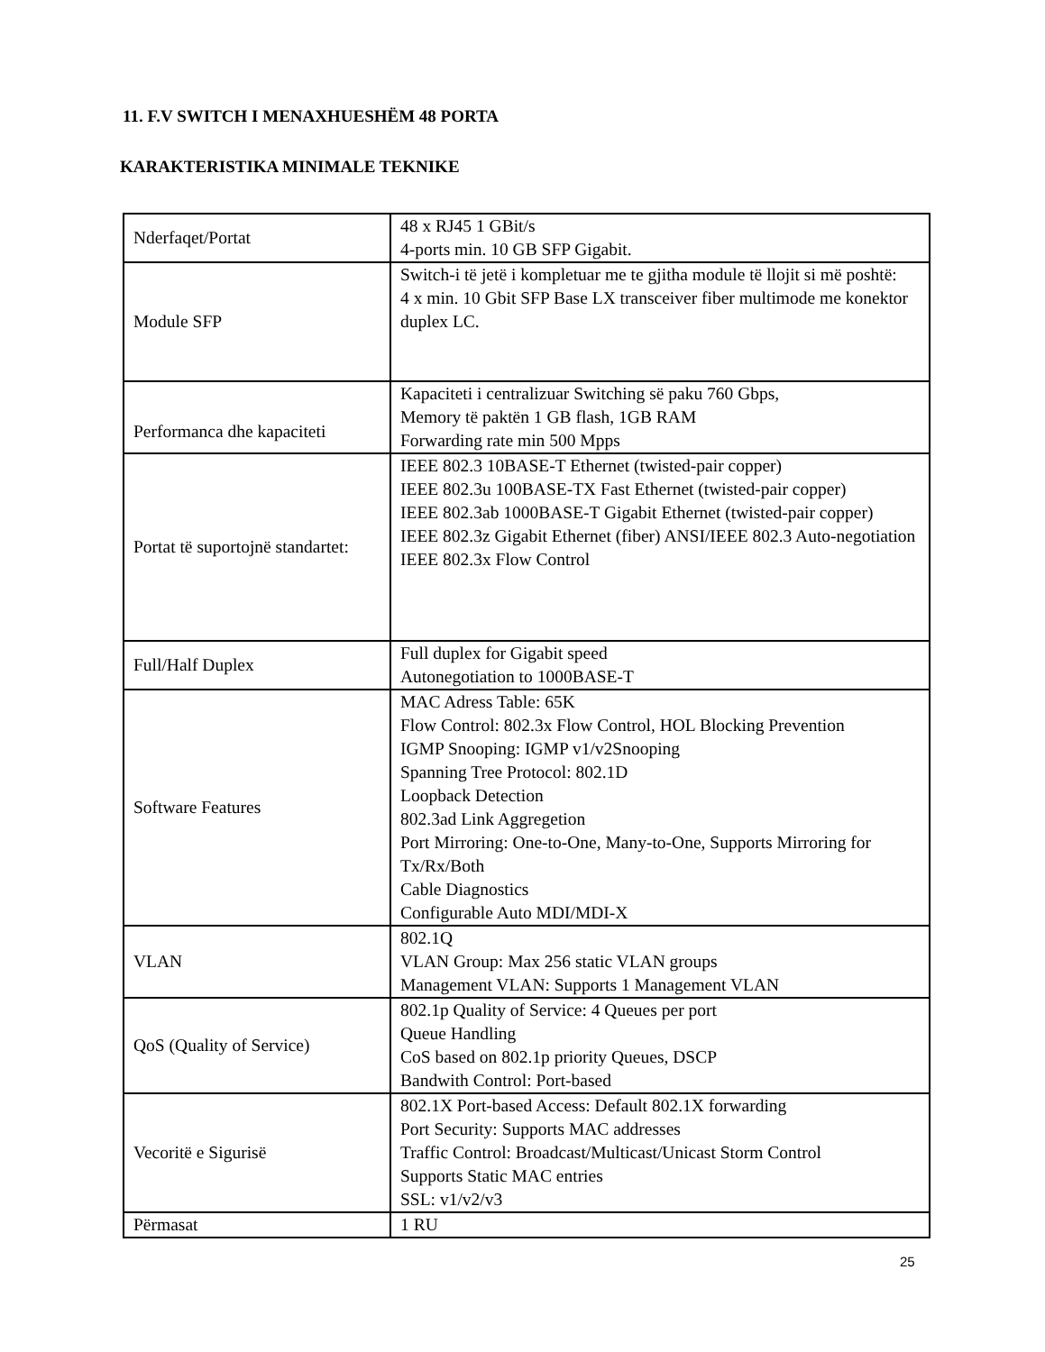11. F.V SWITCH I MENAXHUESHËM 48 PORTA
KARAKTERISTIKA MINIMALE TEKNIKE
| Nderfaqet/Portat | 48 x RJ45 1 GBit/s 4-ports min. 10 GB SFP Gigabit. |
| Module SFP | Switch-i të jetë i kompletuar me te gjitha module të llojit si më poshtë: 4 x min. 10 Gbit SFP Base LX transceiver fiber multimode me konektor duplex LC. |
| Performanca dhe kapaciteti | Kapaciteti i centralizuar Switching së paku 760 Gbps, Memory të paktën 1 GB flash, 1GB RAM Forwarding rate min 500 Mpps |
| Portat të suportojnë standartet: | IEEE 802.3 10BASE-T Ethernet (twisted-pair copper) IEEE 802.3u 100BASE-TX Fast Ethernet (twisted-pair copper) IEEE 802.3ab 1000BASE-T Gigabit Ethernet (twisted-pair copper) IEEE 802.3z Gigabit Ethernet (fiber) ANSI/IEEE 802.3 Auto-negotiation IEEE 802.3x Flow Control |
| Full/Half Duplex | Full duplex for Gigabit speed Autonegotiation to 1000BASE-T |
| Software Features | MAC Adress Table: 65K Flow Control: 802.3x Flow Control, HOL Blocking Prevention IGMP Snooping: IGMP v1/v2Snooping Spanning Tree Protocol: 802.1D Loopback Detection 802.3ad Link Aggregetion Port Mirroring: One-to-One, Many-to-One, Supports Mirroring for Tx/Rx/Both Cable Diagnostics Configurable Auto MDI/MDI-X |
| VLAN | 802.1Q VLAN Group: Max 256 static VLAN groups Management VLAN: Supports 1 Management VLAN |
| QoS (Quality of Service) | 802.1p Quality of Service: 4 Queues per port Queue Handling CoS based on 802.1p priority Queues, DSCP Bandwith Control: Port-based |
| Vecoritë e Sigurisë | 802.1X Port-based Access: Default 802.1X forwarding Port Security: Supports MAC addresses Traffic Control: Broadcast/Multicast/Unicast Storm Control Supports Static MAC entries SSL: v1/v2/v3 |
| Përmasat | 1 RU |
25